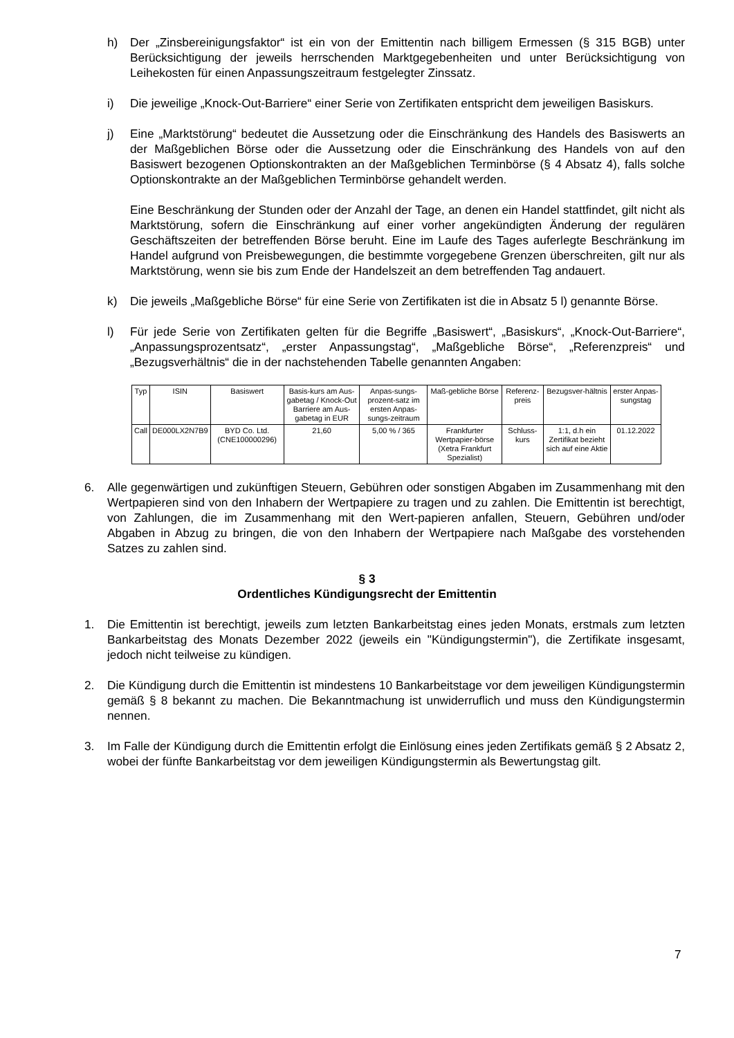h) Der „Zinsbereinigungsfaktor“ ist ein von der Emittentin nach billigem Ermessen (§ 315 BGB) unter Berücksichtigung der jeweils herrschenden Marktgegebenheiten und unter Berücksichtigung von Leihekosten für einen Anpassungszeitraum festgelegter Zinssatz.
i) Die jeweilige „Knock-Out-Barriere“ einer Serie von Zertifikaten entspricht dem jeweiligen Basiskurs.
j) Eine „Marktstörung“ bedeutet die Aussetzung oder die Einschränkung des Handels des Basiswerts an der Maßgeblichen Börse oder die Aussetzung oder die Einschränkung des Handels von auf den Basiswert bezogenen Optionskontrakten an der Maßgeblichen Terminbörse (§ 4 Absatz 4), falls solche Optionskontrakte an der Maßgeblichen Terminbörse gehandelt werden.
Eine Beschränkung der Stunden oder der Anzahl der Tage, an denen ein Handel stattfindet, gilt nicht als Marktstörung, sofern die Einschränkung auf einer vorher angekündigten Änderung der regulären Geschäftszeiten der betreffenden Börse beruht. Eine im Laufe des Tages auferlegte Beschränkung im Handel aufgrund von Preisbewegungen, die bestimmte vorgegebene Grenzen überschreiten, gilt nur als Marktstörung, wenn sie bis zum Ende der Handelszeit an dem betreffenden Tag andauert.
k) Die jeweils „Maßgebliche Börse“ für eine Serie von Zertifikaten ist die in Absatz 5 l) genannte Börse.
l) Für jede Serie von Zertifikaten gelten für die Begriffe „Basiswert“, „Basiskurs“, „Knock-Out-Barriere“, „Anpassungsprozentsatz“, „erster Anpassungstag“, „Maßgebliche Börse“, „Referenzpreis“ und „Bezugsverhältnis“ die in der nachstehenden Tabelle genannten Angaben:
| Typ | ISIN | Basiswert | Basis-kurs am Aus-gabetag / Knock-Out Barriere am Aus-gabetag in EUR | Anpas-sungs-prozent-satz im ersten Anpas-sungs-zeitraum | Maß-gebliche Börse | Referenz-preis | Bezugsver-hältnis | erster Anpas-sungstag |
| --- | --- | --- | --- | --- | --- | --- | --- | --- |
| Call | DE000LX2N7B9 | BYD Co. Ltd. (CNE100000296) | 21,60 | 5,00 % / 365 | Frankfurter Wertpapier-börse (Xetra Frankfurt Spezialist) | Schluss-kurs | 1:1, d.h ein Zertifikat bezieht sich auf eine Aktie | 01.12.2022 |
6. Alle gegenwärtigen und zukünftigen Steuern, Gebühren oder sonstigen Abgaben im Zusammenhang mit den Wertpapieren sind von den Inhabern der Wertpapiere zu tragen und zu zahlen. Die Emittentin ist berechtigt, von Zahlungen, die im Zusammenhang mit den Wert-papieren anfallen, Steuern, Gebühren und/oder Abgaben in Abzug zu bringen, die von den Inhabern der Wertpapiere nach Maßgabe des vorstehenden Satzes zu zahlen sind.
§ 3
Ordentliches Kündigungsrecht der Emittentin
1. Die Emittentin ist berechtigt, jeweils zum letzten Bankarbeitstag eines jeden Monats, erstmals zum letzten Bankarbeitstag des Monats Dezember 2022 (jeweils ein "Kündigungstermin"), die Zertifikate insgesamt, jedoch nicht teilweise zu kündigen.
2. Die Kündigung durch die Emittentin ist mindestens 10 Bankarbeitstage vor dem jeweiligen Kündigungstermin gemäß § 8 bekannt zu machen. Die Bekanntmachung ist unwiderruflich und muss den Kündigungstermin nennen.
3. Im Falle der Kündigung durch die Emittentin erfolgt die Einlösung eines jeden Zertifikats gemäß § 2 Absatz 2, wobei der fünfte Bankarbeitstag vor dem jeweiligen Kündigungstermin als Bewertungstag gilt.
7